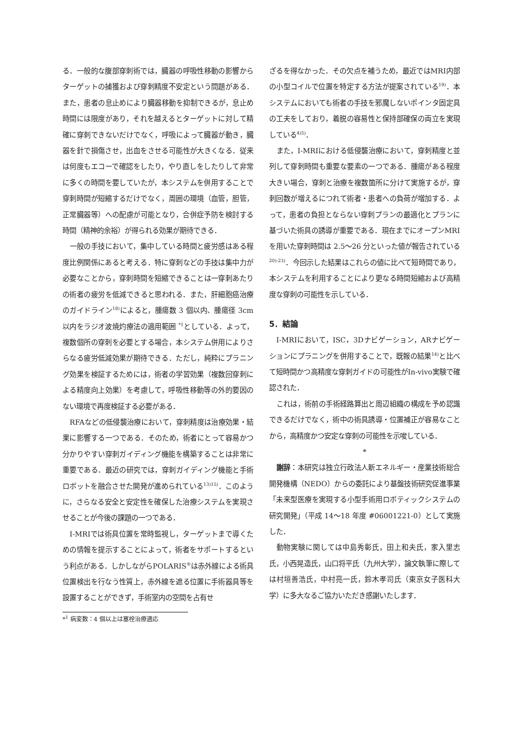る．一般的な腹部穿刺術では，臓器の呼吸性移動の影響からターゲットの捕獲および穿刺精度不安定という問題がある．また，患者の息止めにより臓器移動を抑制できるが，息止め時間には限度があり，それを越えるとターゲットに対して精確に穿刺できないだけでなく，呼吸によって臓器が動き，臓器を針で損傷させ，出血をさせる可能性が大きくなる．従来は何度もエコーで確認をしたり，やり直しをしたりして非常に多くの時間を要していたが，本システムを併用することで穿刺時間が短縮するだけでなく，周囲の環境（血管，胆管，正常臓器等）への配慮が可能となり，合併症予防を検討する時間（精神的余裕）が得られる効果が期待できる．
一般の手技において，集中している時間と疲労感はある程度比例関係にあると考える．特に穿刺などの手技は集中力が必要なことから，穿刺時間を短縮できることは一穿刺あたりの術者の疲労を低減できると思われる．また，肝細胞癌治療のガイドライン<sup>18)</sup>によると，腫瘍数 3 個以内、腫瘍径 3cm以内をラジオ波焼灼療法の適用範囲 <sup>*1</sup>としている．よって，複数個所の穿刺を必要とする場合，本システム併用によりさらなる疲労低減効果が期待できる．ただし，純粋にプラニング効果を検証するためには，術者の学習効果（複数回穿刺による精度向上効果）を考慮して，呼吸性移動等の外的要因のない環境で再度検証する必要がある．
RFAなどの低侵襲治療において，穿刺精度は治療効果・結果に影響する一つである．そのため，術者にとって容易かつ分かりやすい穿刺ガイディング機能を構築することは非常に重要である．最近の研究では，穿刺ガイディング機能と手術ロボットを融合させた開発が進められている<sup>13)15)</sup>．このように，さらなる安全と安定性を確保した治療システムを実現させることが今後の課題の一つである．
I-MRIでは術具位置を常時監視し，ターゲットまで導くための情報を提示することによって，術者をサポートするという利点がある．しかしながらPOLARIS<sup>®</sup>は赤外線による術具位置検出を行なう性質上，赤外線を遮る位置に手術器具等を設置することができず，手術室内の空間を占有せ
*<sup>1</sup> 病変数：4 個以上は塞栓治療適応
ざるを得なかった．その欠点を補うため，最近ではMRI内部の小型コイルで位置を特定する方法が提案されている<sup>19)</sup>．本システムにおいても術者の手技を邪魔しないポインタ固定具の工夫をしており，着脱の容易性と保持部確保の両立を実現している<sup>4)5)</sup>．
また，I-MRIにおける低侵襲治療において，穿刺精度と並列して穿刺時間も重要な要素の一つである．腫瘍がある程度大きい場合，穿刺と治療を複数箇所に分けて実施するが，穿刺回数が増えるにつれて術者・患者への負荷が増加する．よって，患者の負担とならない穿刺プランの最適化とプランに基づいた術具の誘導が重要である．現在までにオープンMRIを用いた穿刺時間は 2.5～26 分といった値が報告されている<sup>20)-23)</sup>．今回示した結果はこれらの値に比べて短時間であり，本システムを利用することにより更なる時間短縮および高精度な穿刺の可能性を示している．
5．結論
I-MRIにおいて，ISC，3Dナビゲーション，ARナビゲーションにプラニングを併用することで，既報の結果<sup>14)</sup>と比べて短時間かつ高精度な穿刺ガイドの可能性がIn-vivo実験で確認された．
これは，術前の手術経路算出と周辺組織の構成を予め認識できるだけでなく，術中の術具誘導・位置補正が容易なことから，高精度かつ安定な穿刺の可能性を示唆している．
*
謝辞：本研究は独立行政法人新エネルギー・産業技術総合開発機構（NEDO）からの委託により基盤技術研究促進事業「未来型医療を実現する小型手術用ロボティックシステムの研究開発」（平成 14～18 年度 #06001221-0）として実施した．
動物実験に関しては中島秀彰氏，田上和夫氏，家入里志氏，小西晃造氏，山口将平氏（九州大学），論文執筆に際しては村垣善浩氏，中村亮一氏，鈴木孝司氏（東京女子医科大学）に多大なるご協力いただき感謝いたします．